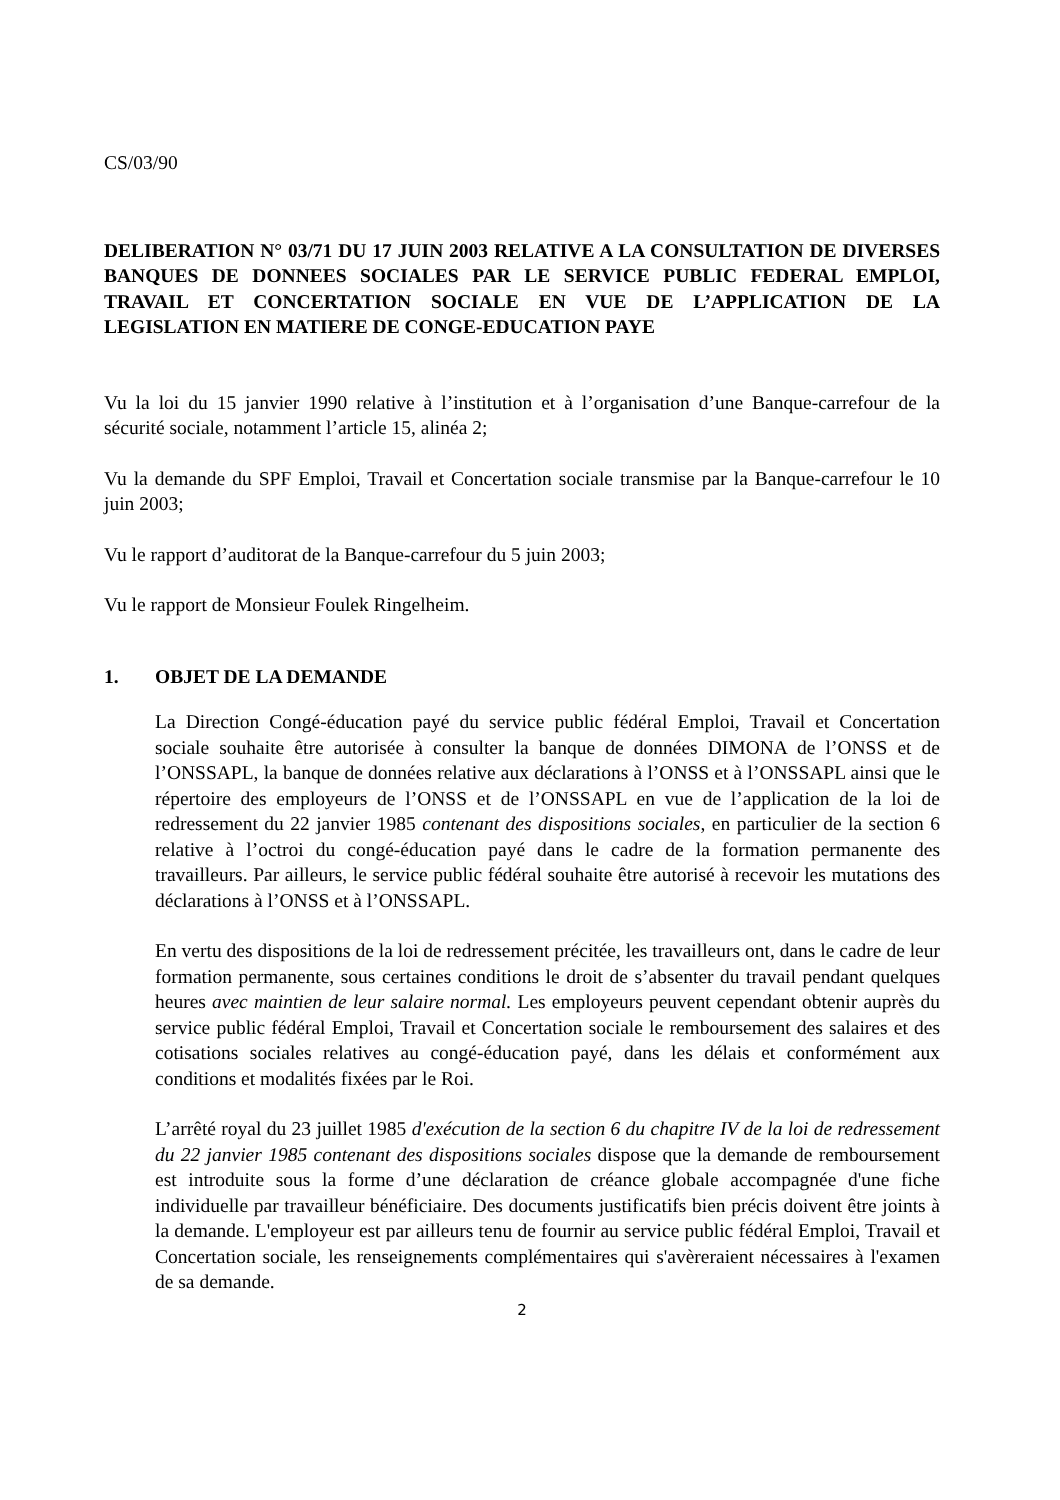CS/03/90
DELIBERATION N° 03/71 DU 17 JUIN 2003 RELATIVE A LA CONSULTATION DE DIVERSES BANQUES DE DONNEES SOCIALES PAR LE SERVICE PUBLIC FEDERAL EMPLOI, TRAVAIL ET CONCERTATION SOCIALE EN VUE DE L’APPLICATION DE LA LEGISLATION EN MATIERE DE CONGE-EDUCATION PAYE
Vu la loi du 15 janvier 1990 relative à l’institution et à l’organisation d’une Banque-carrefour de la sécurité sociale, notamment l’article 15, alinéa 2;
Vu la demande du SPF Emploi, Travail et Concertation sociale transmise par la Banque-carrefour le 10 juin 2003;
Vu le rapport d’auditorat de la Banque-carrefour du 5 juin 2003;
Vu le rapport de Monsieur Foulek Ringelheim.
1. OBJET DE LA DEMANDE
La Direction Congé-éducation payé du service public fédéral Emploi, Travail et Concertation sociale souhaite être autorisée à consulter la banque de données DIMONA de l’ONSS et de l’ONSSAPL, la banque de données relative aux déclarations à l’ONSS et à l’ONSSAPL ainsi que le répertoire des employeurs de l’ONSS et de l’ONSSAPL en vue de l’application de la loi de redressement du 22 janvier 1985 contenant des dispositions sociales, en particulier de la section 6 relative à l’octroi du congé-éducation payé dans le cadre de la formation permanente des travailleurs. Par ailleurs, le service public fédéral souhaite être autorisé à recevoir les mutations des déclarations à l’ONSS et à l’ONSSAPL.
En vertu des dispositions de la loi de redressement précitée, les travailleurs ont, dans le cadre de leur formation permanente, sous certaines conditions le droit de s’absenter du travail pendant quelques heures avec maintien de leur salaire normal. Les employeurs peuvent cependant obtenir auprès du service public fédéral Emploi, Travail et Concertation sociale le remboursement des salaires et des cotisations sociales relatives au congé-éducation payé, dans les délais et conformément aux conditions et modalités fixées par le Roi.
L’arrêté royal du 23 juillet 1985 d'exécution de la section 6 du chapitre IV de la loi de redressement du 22 janvier 1985 contenant des dispositions sociales dispose que la demande de remboursement est introduite sous la forme d’une déclaration de créance globale accompagnée d'une fiche individuelle par travailleur bénéficiaire. Des documents justificatifs bien précis doivent être joints à la demande. L'employeur est par ailleurs tenu de fournir au service public fédéral Emploi, Travail et Concertation sociale, les renseignements complémentaires qui s'avèreraient nécessaires à l'examen de sa demande.
2